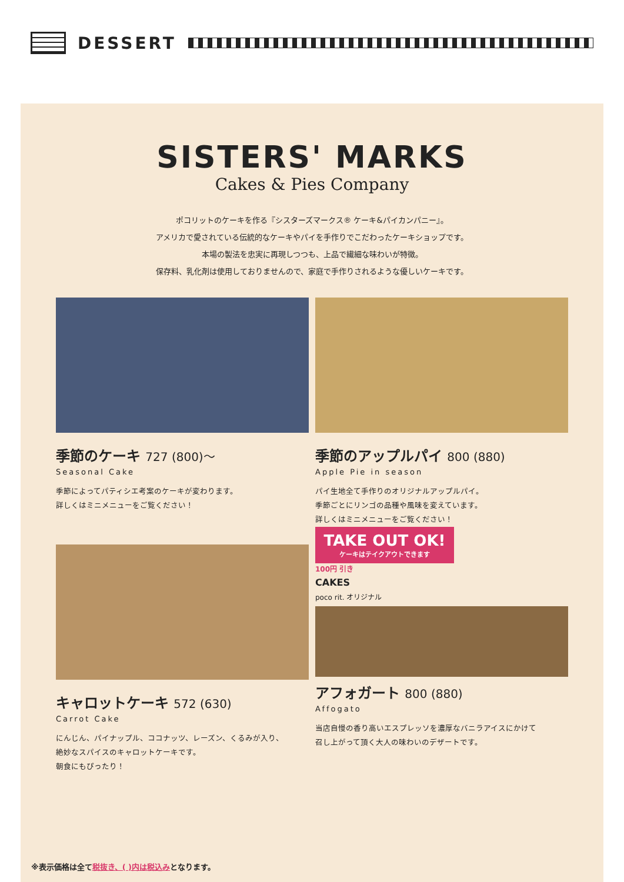DESSERT
SISTERS' MARKS
Cakes & Pies Company
ポコリットのケーキを作る『シスターズマークス® ケーキ&パイカンパニー』。
アメリカで愛されている伝統的なケーキやパイを手作りでこだわったケーキショップです。
本場の製法を忠実に再現しつつも、上品で繊細な味わいが特徴。
保存料、乳化剤は使用しておりませんので、家庭で手作りされるような優しいケーキです。
季節のケーキ 727 (800)～
Seasonal Cake
季節によってパティシエ考案のケーキが変わります。
詳しくはミニメニューをご覧ください！
季節のアップルパイ 800 (880)
Apple Pie in season
パイ生地全て手作りのオリジナルアップルパイ。
季節ごとにリンゴの品種や風味を変えています。
詳しくはミニメニューをご覧ください！
キャロットケーキ 572 (630)
Carrot Cake
にんじん、パイナップル、ココナッツ、レーズン、くるみが入り、
絶妙なスパイスのキャロットケーキです。
朝食にもぴったり！
TAKE OUT OK!
ケーキはテイクアウトできます
100円 引き
CAKES
poco rit. オリジナル
アフォガート 800 (880)
Affogato
当店自慢の香り高いエスプレッソを濃厚なバニラアイスにかけて
召し上がって頂く大人の味わいのデザートです。
※表示価格は全て税抜き、( )内は税込みとなります。